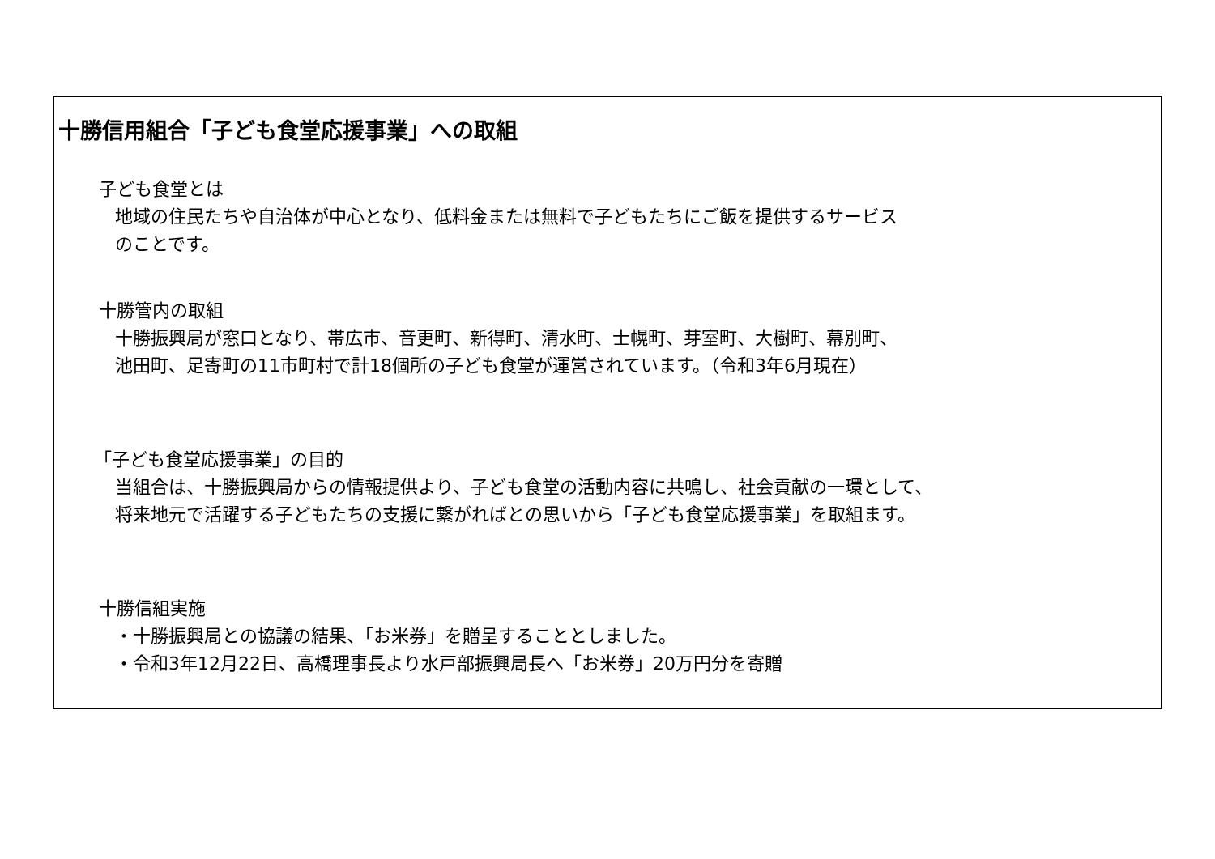十勝信用組合「子ども食堂応援事業」への取組
子ども食堂とは
地域の住民たちや自治体が中心となり、低料金または無料で子どもたちにご飯を提供するサービス
のことです。
十勝管内の取組
十勝振興局が窓口となり、帯広市、音更町、新得町、清水町、士幌町、芽室町、大樹町、幕別町、
池田町、足寄町の11市町村で計18個所の子ども食堂が運営されています。（令和3年6月現在）
「子ども食堂応援事業」の目的
当組合は、十勝振興局からの情報提供より、子ども食堂の活動内容に共鳴し、社会貢献の一環として、
将来地元で活躍する子どもたちの支援に繋がればとの思いから「子ども食堂応援事業」を取組ます。
十勝信組実施
・十勝振興局との協議の結果、「お米券」を贈呈することとしました。
・令和3年12月22日、高橋理事長より水戸部振興局長へ「お米券」20万円分を寄贈